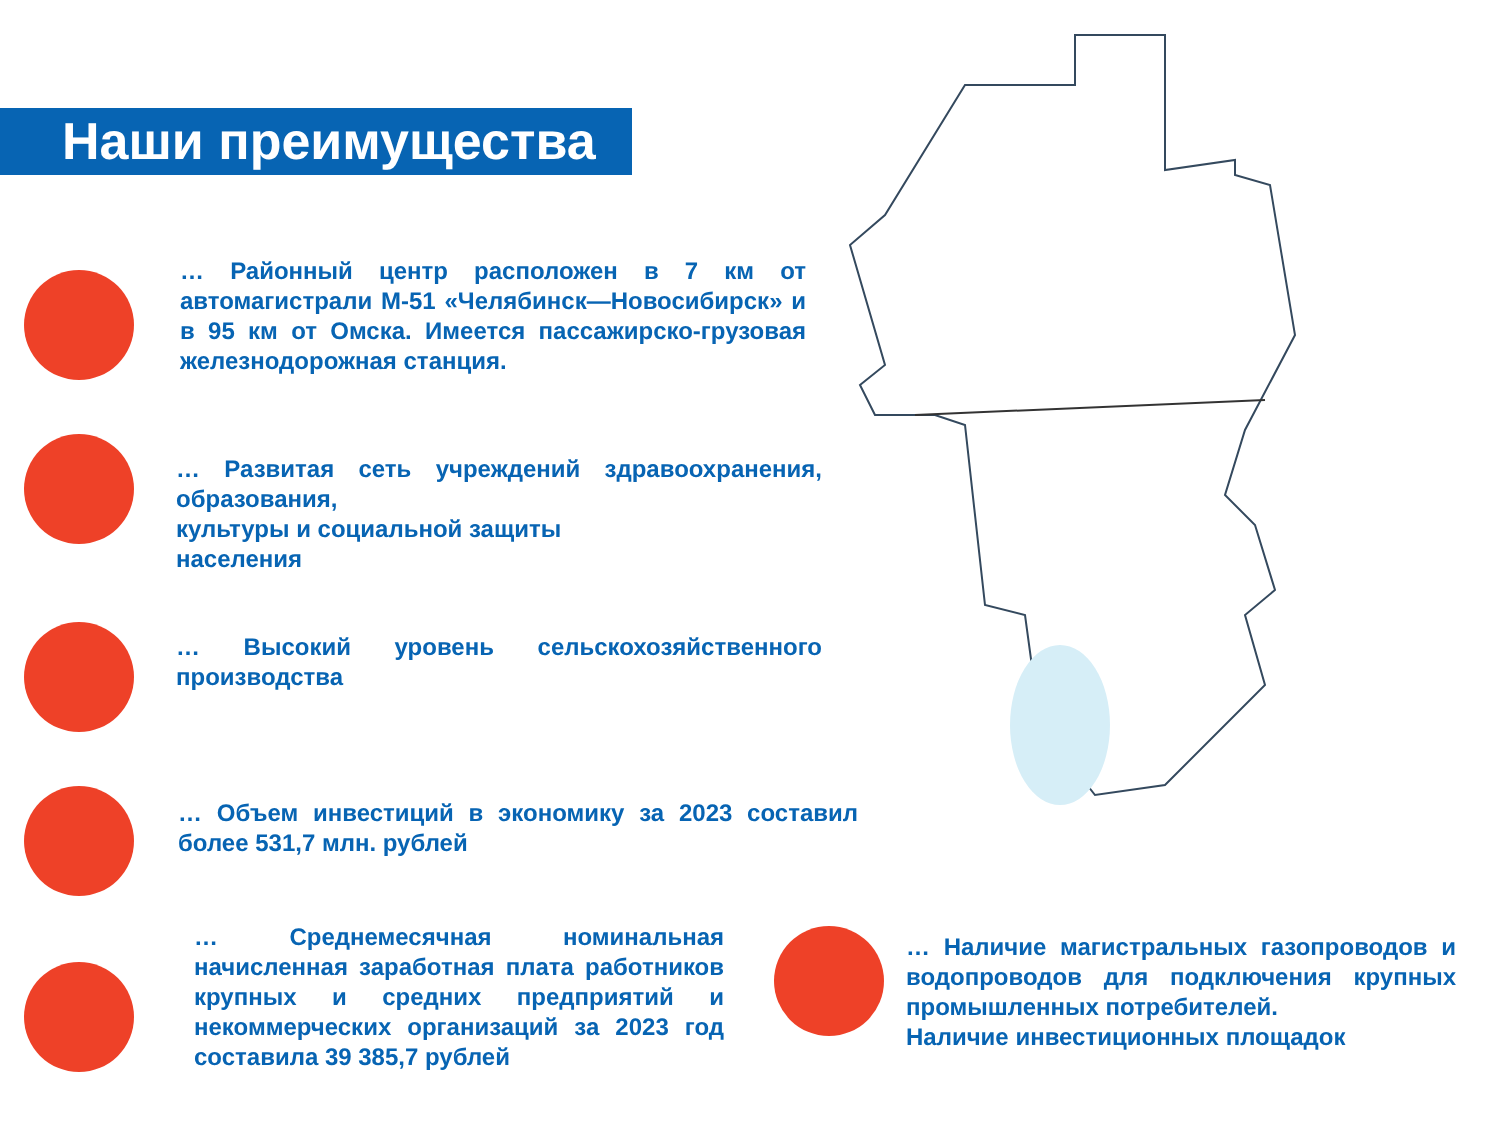Наши преимущества
… Районный центр расположен в 7 км от автомагистрали М-51 «Челябинск—Новосибирск» и в 95 км от Омска. Имеется пассажирско-грузовая железнодорожная станция.
… Развитая сеть учреждений здравоохранения, образования,
культуры и социальной защиты
населения
… Высокий уровень сельскохозяйственного производства
… Объем инвестиций в экономику за 2023 составил более 531,7 млн. рублей
… Среднемесячная номинальная начисленная заработная плата работников крупных и средних предприятий и некоммерческих организаций за 2023 год составила 39 385,7 рублей
… Наличие магистральных газопроводов и водопроводов для подключения крупных промышленных потребителей.
Наличие инвестиционных площадок